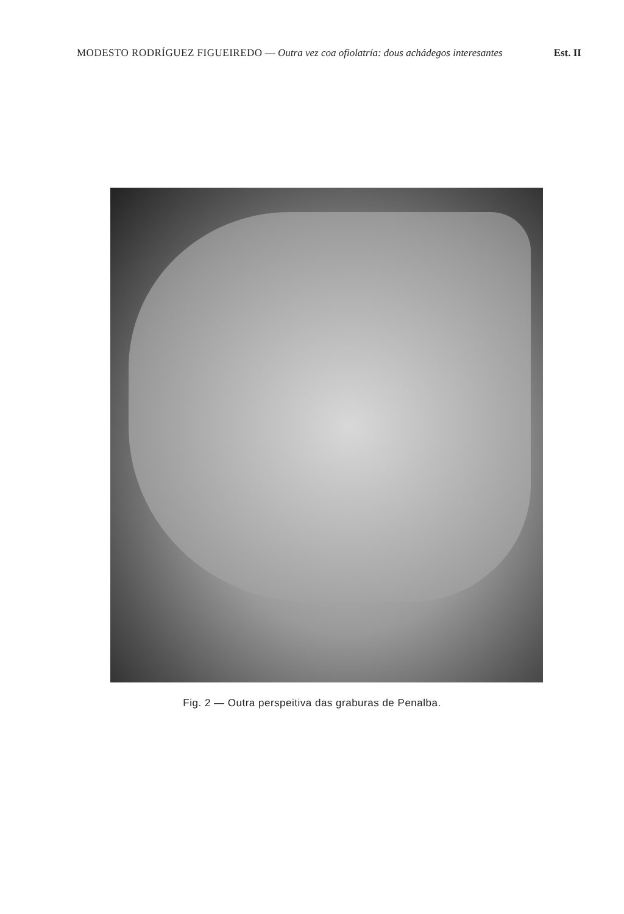MODESTO RODRÍGUEZ FIGUEIREDO — Outra vez coa ofiolatría: dous achádegos interesantes
Est. II
Fig. 2 — Outra perspeitiva das graburas de Penalba.